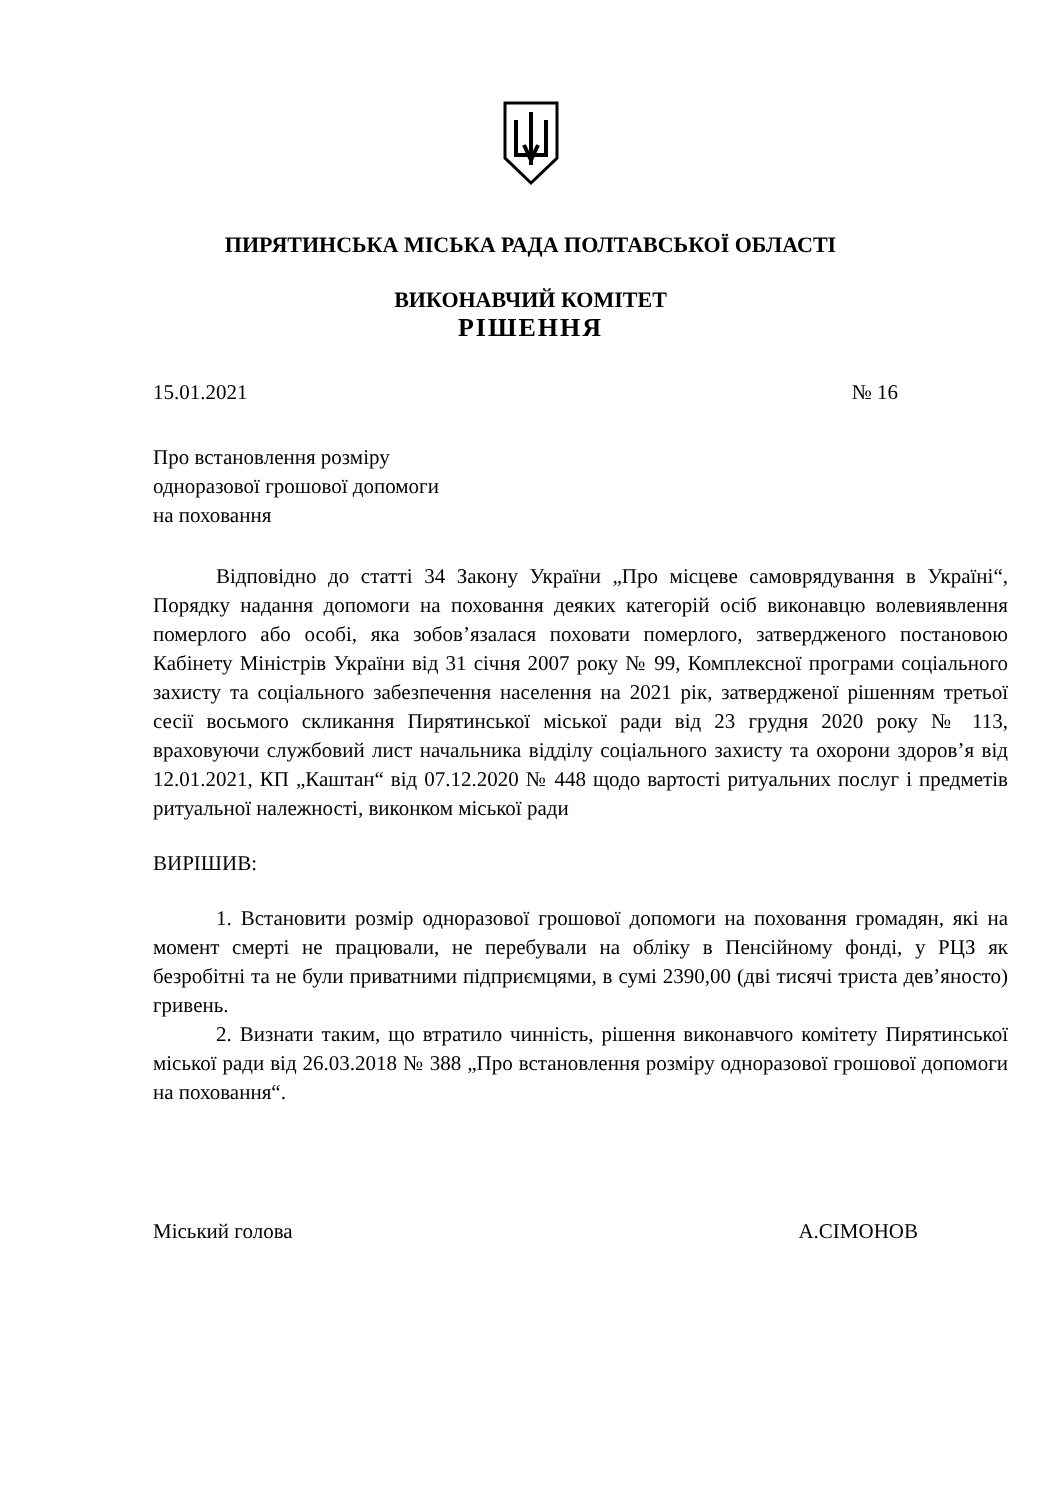ПИРЯТИНСЬКА МІСЬКА РАДА ПОЛТАВСЬКОЇ ОБЛАСТІ
ВИКОНАВЧИЙ КОМІТЕТ
РІШЕННЯ
15.01.2021 № 16
Про встановлення розміру
одноразової грошової допомоги
на поховання
Відповідно до статті 34 Закону України „Про місцеве самоврядування в Україні“, Порядку надання допомоги на поховання деяких категорій осіб виконавцю волевиявлення померлого або особі, яка зобов’язалася поховати померлого, затвердженого постановою Кабінету Міністрів України від 31 січня 2007 року № 99, Комплексної програми соціального захисту та соціального забезпечення населення на 2021 рік, затвердженої рішенням третьої сесії восьмого скликання Пирятинської міської ради від 23 грудня 2020 року № 113, враховуючи службовий лист начальника відділу соціального захисту та охорони здоров’я від 12.01.2021, КП „Каштан“ від 07.12.2020 № 448 щодо вартості ритуальних послуг і предметів ритуальної належності, виконком міської ради
ВИРІШИВ:
1. Встановити розмір одноразової грошової допомоги на поховання громадян, які на момент смерті не працювали, не перебували на обліку в Пенсійному фонді, у РЦЗ як безробітні та не були приватними підприємцями, в сумі 2390,00 (дві тисячі триста дев’яносто) гривень.
2. Визнати таким, що втратило чинність, рішення виконавчого комітету Пирятинської міської ради від 26.03.2018 № 388 „Про встановлення розміру одноразової грошової допомоги на поховання“.
Міський голова А.СІМОНОВ